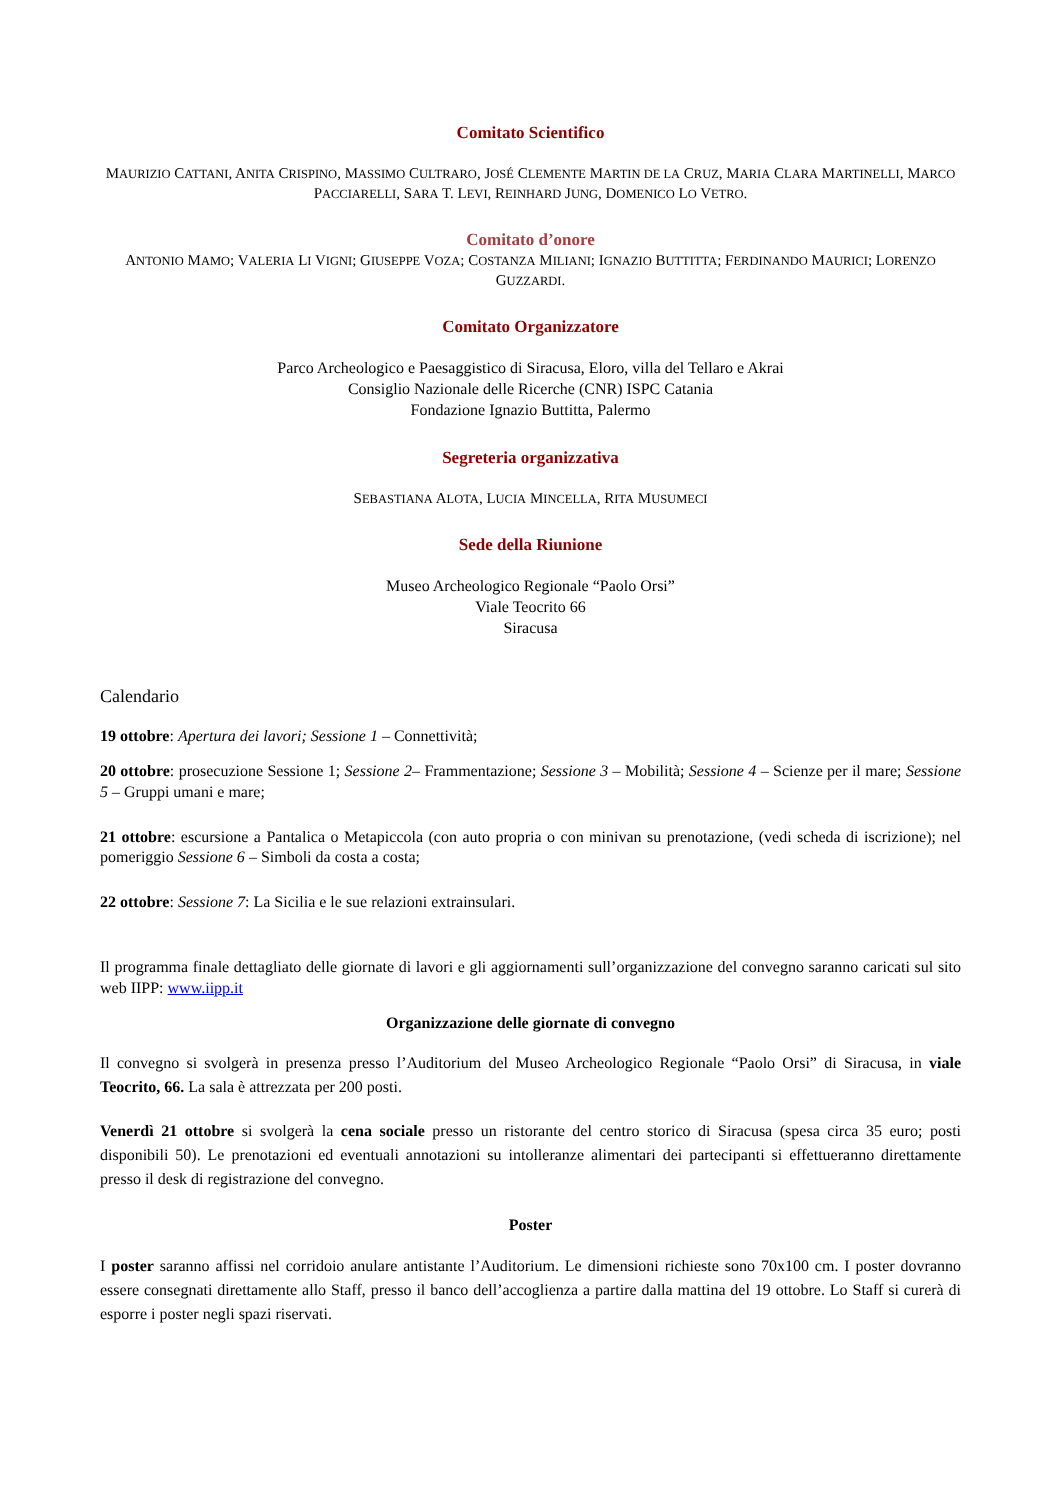Comitato Scientifico
MAURIZIO CATTANI, ANITA CRISPINO, MASSIMO CULTRARO, JOSÉ CLEMENTE MARTIN DE LA CRUZ, MARIA CLARA MARTINELLI, MARCO PACCIARELLI, SARA T. LEVI, REINHARD JUNG, DOMENICO LO VETRO.
Comitato d’onore
ANTONIO MAMO; VALERIA LI VIGNI; GIUSEPPE VOZA; COSTANZA MILIANI; IGNAZIO BUTTITTA; FERDINANDO MAURICI; LORENZO GUZZARDI.
Comitato Organizzatore
Parco Archeologico e Paesaggistico di Siracusa, Eloro, villa del Tellaro e Akrai
Consiglio Nazionale delle Ricerche (CNR) ISPC Catania
Fondazione Ignazio Buttitta, Palermo
Segreteria organizzativa
SEBASTIANA ALOTA, LUCIA MINCELLA, RITA MUSUMECI
Sede della Riunione
Museo Archeologico Regionale “Paolo Orsi”
Viale Teocrito 66
Siracusa
Calendario
19 ottobre: Apertura dei lavori; Sessione 1 – Connettività;
20 ottobre: prosecuzione Sessione 1; Sessione 2– Frammentazione; Sessione 3 – Mobilità; Sessione 4 – Scienze per il mare; Sessione 5 – Gruppi umani e mare;
21 ottobre: escursione a Pantalica o Metapiccola (con auto propria o con minivan su prenotazione, (vedi scheda di iscrizione); nel pomeriggio Sessione 6 – Simboli da costa a costa;
22 ottobre: Sessione 7: La Sicilia e le sue relazioni extrainsulari.
Il programma finale dettagliato delle giornate di lavori e gli aggiornamenti sull’organizzazione del convegno saranno caricati sul sito web IIPP: www.iipp.it
Organizzazione delle giornate di convegno
Il convegno si svolgerà in presenza presso l’Auditorium del Museo Archeologico Regionale “Paolo Orsi” di Siracusa, in viale Teocrito, 66. La sala è attrezzata per 200 posti.
Venerdì 21 ottobre si svolgerà la cena sociale presso un ristorante del centro storico di Siracusa (spesa circa 35 euro; posti disponibili 50). Le prenotazioni ed eventuali annotazioni su intolleranze alimentari dei partecipanti si effettueranno direttamente presso il desk di registrazione del convegno.
Poster
I poster saranno affissi nel corridoio anulare antistante l’Auditorium. Le dimensioni richieste sono 70x100 cm. I poster dovranno essere consegnati direttamente allo Staff, presso il banco dell’accoglienza a partire dalla mattina del 19 ottobre. Lo Staff si curerà di esporre i poster negli spazi riservati.